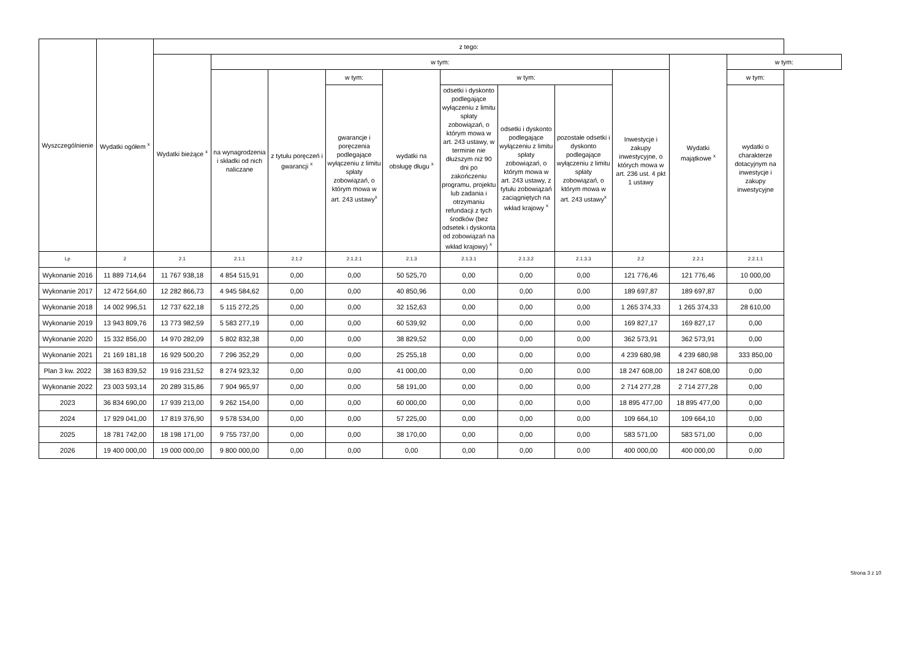| Wyszczególnienie | Wydatki ogółem <sup>x</sup> | z tego: | | | | | | | | | | |
| --- | --- | --- | --- | --- | --- | --- | --- | --- | --- | --- | --- | --- |
| | | Wydatki bieżące <sup>x</sup> | w tym: | | | | | | | | Wydatki majątkowe <sup>x</sup> | w tym: |
| | | | na wynagrodzenia i składki od nich naliczane | z tytułu poręczeń i gwarancji <sup>x</sup> | w tym: | wydatki na obsługę długu <sup>x</sup> | w tym: | | | Inwestycje i zakupy inwestycyjne, o których mowa w art. 236 ust. 4 pkt 1 ustawy | | w tym: |
| | | | | | gwarancje i poręczenia podlegające wyłączeniu z limitu spłaty zobowiązań, o którym mowa w art. 243 ustawy<sup>x</sup> | | odsetki i dyskonto podlegające wyłączeniu z limitu spłaty zobowiązań, o którym mowa w art. 243 ustawy, w terminie nie dłuższym niż 90 dni po zakończeniu programu, projektu lub zadania i otrzymaniu refundacji z tych środków (bez odsetek i dyskonta od zobowiązań na wkład krajowy) <sup>x</sup> | odsetki i dyskonto podlegające wyłączeniu z limitu spłaty zobowiązań, o którym mowa w art. 243 ustawy, z tytułu zobowiązań zaciągniętych na wkład krajowy <sup>x</sup> | pozostałe odsetki i dyskonto podlegające wyłączeniu z limitu spłaty zobowiązań, o którym mowa w art. 243 ustawy<sup>x</sup> | | | wydatki o charakterze dotacyjnym na inwestycje i zakupy inwestycyjne |
| Lp | 2 | 2.1 | 2.1.1 | 2.1.2 | 2.1.2.1 | 2.1.3 | 2.1.3.1 | 2.1.3.2 | 2.1.3.3 | 2.2 | 2.2.1 | 2.2.1.1 |
| Wykonanie 2016 | 11 889 714,64 | 11 767 938,18 | 4 854 515,91 | 0,00 | 0,00 | 50 525,70 | 0,00 | 0,00 | 0,00 | 121 776,46 | 121 776,46 | 10 000,00 |
| Wykonanie 2017 | 12 472 564,60 | 12 282 866,73 | 4 945 584,62 | 0,00 | 0,00 | 40 850,96 | 0,00 | 0,00 | 0,00 | 189 697,87 | 189 697,87 | 0,00 |
| Wykonanie 2018 | 14 002 996,51 | 12 737 622,18 | 5 115 272,25 | 0,00 | 0,00 | 32 152,63 | 0,00 | 0,00 | 0,00 | 1 265 374,33 | 1 265 374,33 | 28 610,00 |
| Wykonanie 2019 | 13 943 809,76 | 13 773 982,59 | 5 583 277,19 | 0,00 | 0,00 | 60 539,92 | 0,00 | 0,00 | 0,00 | 169 827,17 | 169 827,17 | 0,00 |
| Wykonanie 2020 | 15 332 856,00 | 14 970 282,09 | 5 802 832,38 | 0,00 | 0,00 | 38 829,52 | 0,00 | 0,00 | 0,00 | 362 573,91 | 362 573,91 | 0,00 |
| Wykonanie 2021 | 21 169 181,18 | 16 929 500,20 | 7 296 352,29 | 0,00 | 0,00 | 25 255,18 | 0,00 | 0,00 | 0,00 | 4 239 680,98 | 4 239 680,98 | 333 850,00 |
| Plan 3 kw. 2022 | 38 163 839,52 | 19 916 231,52 | 8 274 923,32 | 0,00 | 0,00 | 41 000,00 | 0,00 | 0,00 | 0,00 | 18 247 608,00 | 18 247 608,00 | 0,00 |
| Wykonanie 2022 | 23 003 593,14 | 20 289 315,86 | 7 904 965,97 | 0,00 | 0,00 | 58 191,00 | 0,00 | 0,00 | 0,00 | 2 714 277,28 | 2 714 277,28 | 0,00 |
| 2023 | 36 834 690,00 | 17 939 213,00 | 9 262 154,00 | 0,00 | 0,00 | 60 000,00 | 0,00 | 0,00 | 0,00 | 18 895 477,00 | 18 895 477,00 | 0,00 |
| 2024 | 17 929 041,00 | 17 819 376,90 | 9 578 534,00 | 0,00 | 0,00 | 57 225,00 | 0,00 | 0,00 | 0,00 | 109 664,10 | 109 664,10 | 0,00 |
| 2025 | 18 781 742,00 | 18 198 171,00 | 9 755 737,00 | 0,00 | 0,00 | 38 170,00 | 0,00 | 0,00 | 0,00 | 583 571,00 | 583 571,00 | 0,00 |
| 2026 | 19 400 000,00 | 19 000 000,00 | 9 800 000,00 | 0,00 | 0,00 | 0,00 | 0,00 | 0,00 | 0,00 | 400 000,00 | 400 000,00 | 0,00 |
Strona 3 z 10